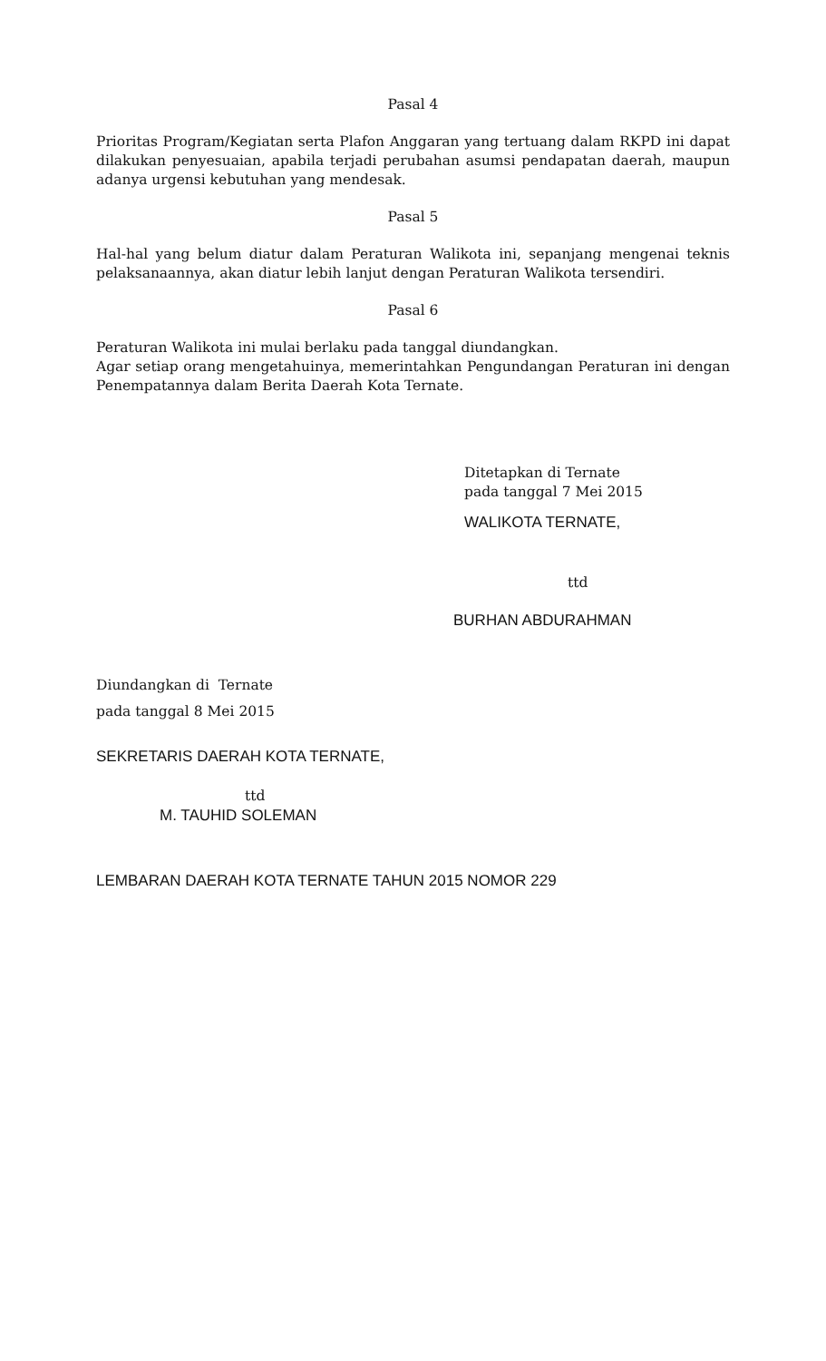Pasal 4
Prioritas Program/Kegiatan serta Plafon Anggaran yang tertuang dalam RKPD ini dapat dilakukan penyesuaian, apabila terjadi perubahan asumsi pendapatan daerah, maupun adanya urgensi kebutuhan yang mendesak.
Pasal 5
Hal-hal yang belum diatur dalam Peraturan Walikota ini, sepanjang mengenai teknis pelaksanaannya, akan diatur lebih lanjut dengan Peraturan Walikota tersendiri.
Pasal 6
Peraturan Walikota ini mulai berlaku pada tanggal diundangkan.
Agar setiap orang mengetahuinya, memerintahkan Pengundangan Peraturan ini dengan Penempatannya dalam Berita Daerah Kota Ternate.
Ditetapkan di Ternate
pada tanggal 7 Mei 2015
WALIKOTA TERNATE,
ttd
BURHAN ABDURAHMAN
Diundangkan di Ternate
pada tanggal 8 Mei 2015
SEKRETARIS DAERAH KOTA TERNATE,
ttd
M. TAUHID SOLEMAN
LEMBARAN DAERAH KOTA TERNATE TAHUN 2015 NOMOR 229